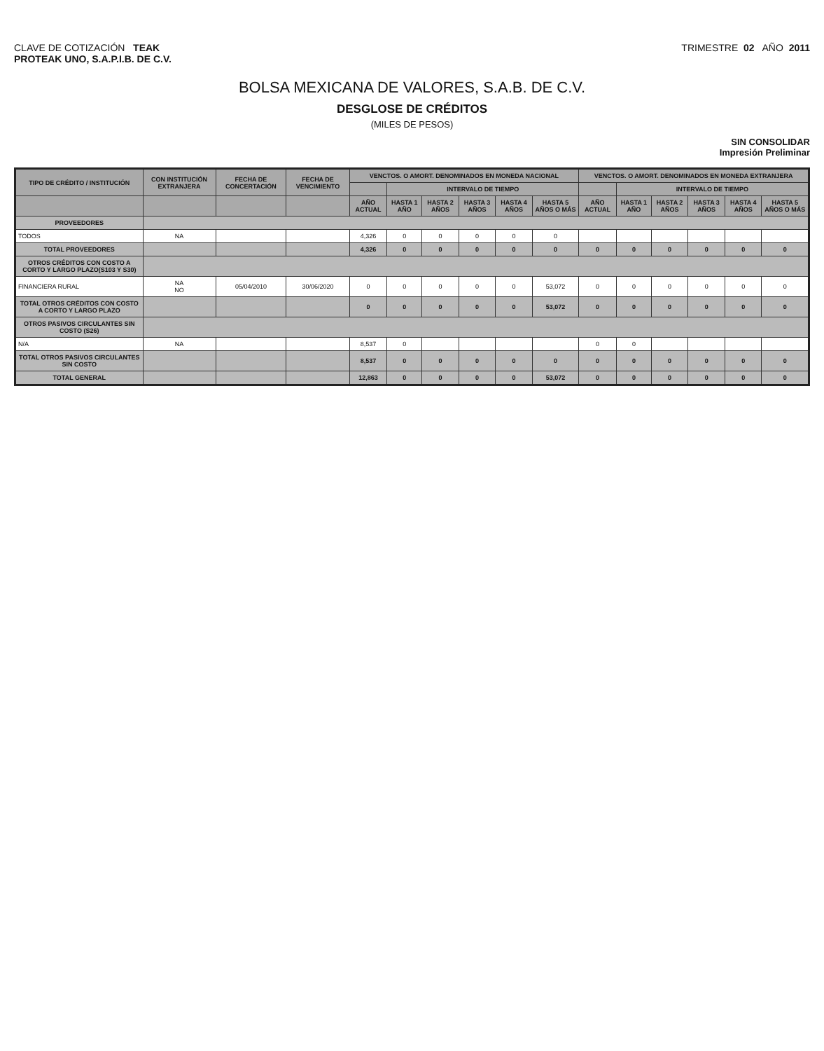CLAVE DE COTIZACIÓN TEAK
PROTEAK UNO, S.A.P.I.B. DE C.V.
TRIMESTRE 02 AÑO 2011
BOLSA MEXICANA DE VALORES, S.A.B. DE C.V.
DESGLOSE DE CRÉDITOS
(MILES DE PESOS)
SIN CONSOLIDAR
Impresión Preliminar
| TIPO DE CRÉDITO / INSTITUCIÓN | CON INSTITUCIÓN EXTRANJERA | FECHA DE CONCERTACIÓN | FECHA DE VENCIMIENTO | VENCTOS. O AMORT. DENOMINADOS EN MONEDA NACIONAL | | | | | | VENCTOS. O AMORT. DENOMINADOS EN MONEDA EXTRANJERA | | | | | |
| --- | --- | --- | --- | --- | --- | --- | --- | --- | --- | --- | --- | --- | --- | --- | --- |
| | | | | | INTERVALO DE TIEMPO | | | | | | INTERVALO DE TIEMPO | | | | |
| | | | | AÑO ACTUAL | HASTA 1 AÑO | HASTA 2 AÑOS | HASTA 3 AÑOS | HASTA 4 AÑOS | HASTA 5 AÑOS O MÁS | AÑO ACTUAL | HASTA 1 AÑO | HASTA 2 AÑOS | HASTA 3 AÑOS | HASTA 4 AÑOS | HASTA 5 AÑOS O MÁS |
| PROVEEDORES | | | | | | | | | | | | | | | |
| TODOS | NA | | | 4,326 | 0 | 0 | 0 | 0 | 0 | | | | | | |
| TOTAL PROVEEDORES | | | | 4,326 | 0 | 0 | 0 | 0 | 0 | 0 | 0 | 0 | 0 | 0 | 0 |
| OTROS CRÉDITOS CON COSTO A CORTO Y LARGO PLAZO(S103 Y S30) | | | | | | | | | | | | | | | |
| FINANCIERA RURAL | NA NO | 05/04/2010 | 30/06/2020 | 0 | 0 | 0 | 0 | 0 | 53,072 | 0 | 0 | 0 | 0 | 0 | 0 |
| TOTAL OTROS CRÉDITOS CON COSTO A CORTO Y LARGO PLAZO | | | | 0 | 0 | 0 | 0 | 0 | 53,072 | 0 | 0 | 0 | 0 | 0 | 0 |
| OTROS PASIVOS CIRCULANTES SIN COSTO (S26) | | | | | | | | | | | | | | | |
| N/A | NA | | | 8,537 | 0 | | | | | 0 | 0 | | | | |
| TOTAL OTROS PASIVOS CIRCULANTES SIN COSTO | | | | 8,537 | 0 | 0 | 0 | 0 | 0 | 0 | 0 | 0 | 0 | 0 | 0 |
| TOTAL GENERAL | | | | 12,863 | 0 | 0 | 0 | 0 | 53,072 | 0 | 0 | 0 | 0 | 0 | 0 |